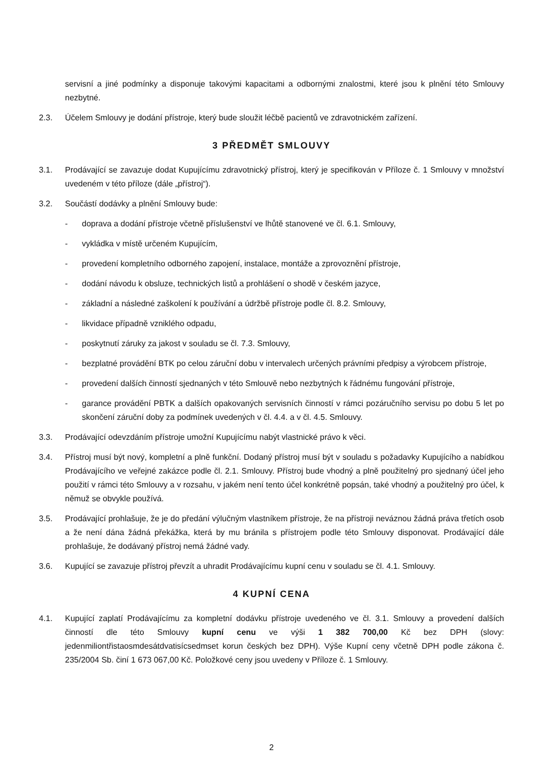servisní a jiné podmínky a disponuje takovými kapacitami a odbornými znalostmi, které jsou k plnění této Smlouvy nezbytné.
2.3. Účelem Smlouvy je dodání přístroje, který bude sloužit léčbě pacientů ve zdravotnickém zařízení.
3 PŘEDMĚT SMLOUVY
3.1. Prodávající se zavazuje dodat Kupujícímu zdravotnický přístroj, který je specifikován v Příloze č. 1 Smlouvy v množství uvedeném v této příloze (dále „přístroj“).
3.2. Součástí dodávky a plnění Smlouvy bude:
- doprava a dodání přístroje včetně příslušenství ve lhůtě stanovené ve čl. 6.1. Smlouvy,
- vykládka v místě určeném Kupujícím,
- provedení kompletního odborného zapojení, instalace, montáže a zprovoznění přístroje,
- dodání návodu k obsluze, technických listů a prohlášení o shodě v českém jazyce,
- základní a následné zaškolení k používání a údržbě přístroje podle čl. 8.2. Smlouvy,
- likvidace případně vzniklého odpadu,
- poskytnutí záruky za jakost v souladu se čl. 7.3. Smlouvy,
- bezplatné provádění BTK po celou záruční dobu v intervalech určených právními předpisy a výrobcem přístroje,
- provedení dalších činností sjednaných v této Smlouvě nebo nezbytných k řádnému fungování přístroje,
- garance provádění PBTK a dalších opakovaných servisních činností v rámci pozáručního servisu po dobu 5 let po skončení záruční doby za podmínek uvedených v čl. 4.4. a v čl. 4.5. Smlouvy.
3.3. Prodávající odevzdáním přístroje umožní Kupujícímu nabýt vlastnické právo k věci.
3.4. Přístroj musí být nový, kompletní a plně funkční. Dodaný přístroj musí být v souladu s požadavky Kupujícího a nabídkou Prodávajícího ve veřejné zakázce podle čl. 2.1. Smlouvy. Přístroj bude vhodný a plně použitelný pro sjednaný účel jeho použití v rámci této Smlouvy a v rozsahu, v jakém není tento účel konkrétně popsán, také vhodný a použitelný pro účel, k němuž se obvykle používá.
3.5. Prodávající prohlašuje, že je do předání výlučným vlastníkem přístroje, že na přístroji neváznou žádná práva třetích osob a že není dána žádná překážka, která by mu bránila s přístrojem podle této Smlouvy disponovat. Prodávající dále prohlašuje, že dodávaný přístroj nemá žádné vady.
3.6. Kupující se zavazuje přístroj převzít a uhradit Prodávajícímu kupní cenu v souladu se čl. 4.1. Smlouvy.
4 KUPNÍ CENA
4.1. Kupující zaplatí Prodávajícímu za kompletní dodávku přístroje uvedeného ve čl. 3.1. Smlouvy a provedení dalších činností dle této Smlouvy kupní cenu ve výši 1 382 700,00 Kč bez DPH (slovy: jedenmiliontřistaosmdesátdvatisícsedmset korun českých bez DPH). Výše Kupní ceny včetně DPH podle zákona č. 235/2004 Sb. činí 1 673 067,00 Kč. Položkové ceny jsou uvedeny v Příloze č. 1 Smlouvy.
2